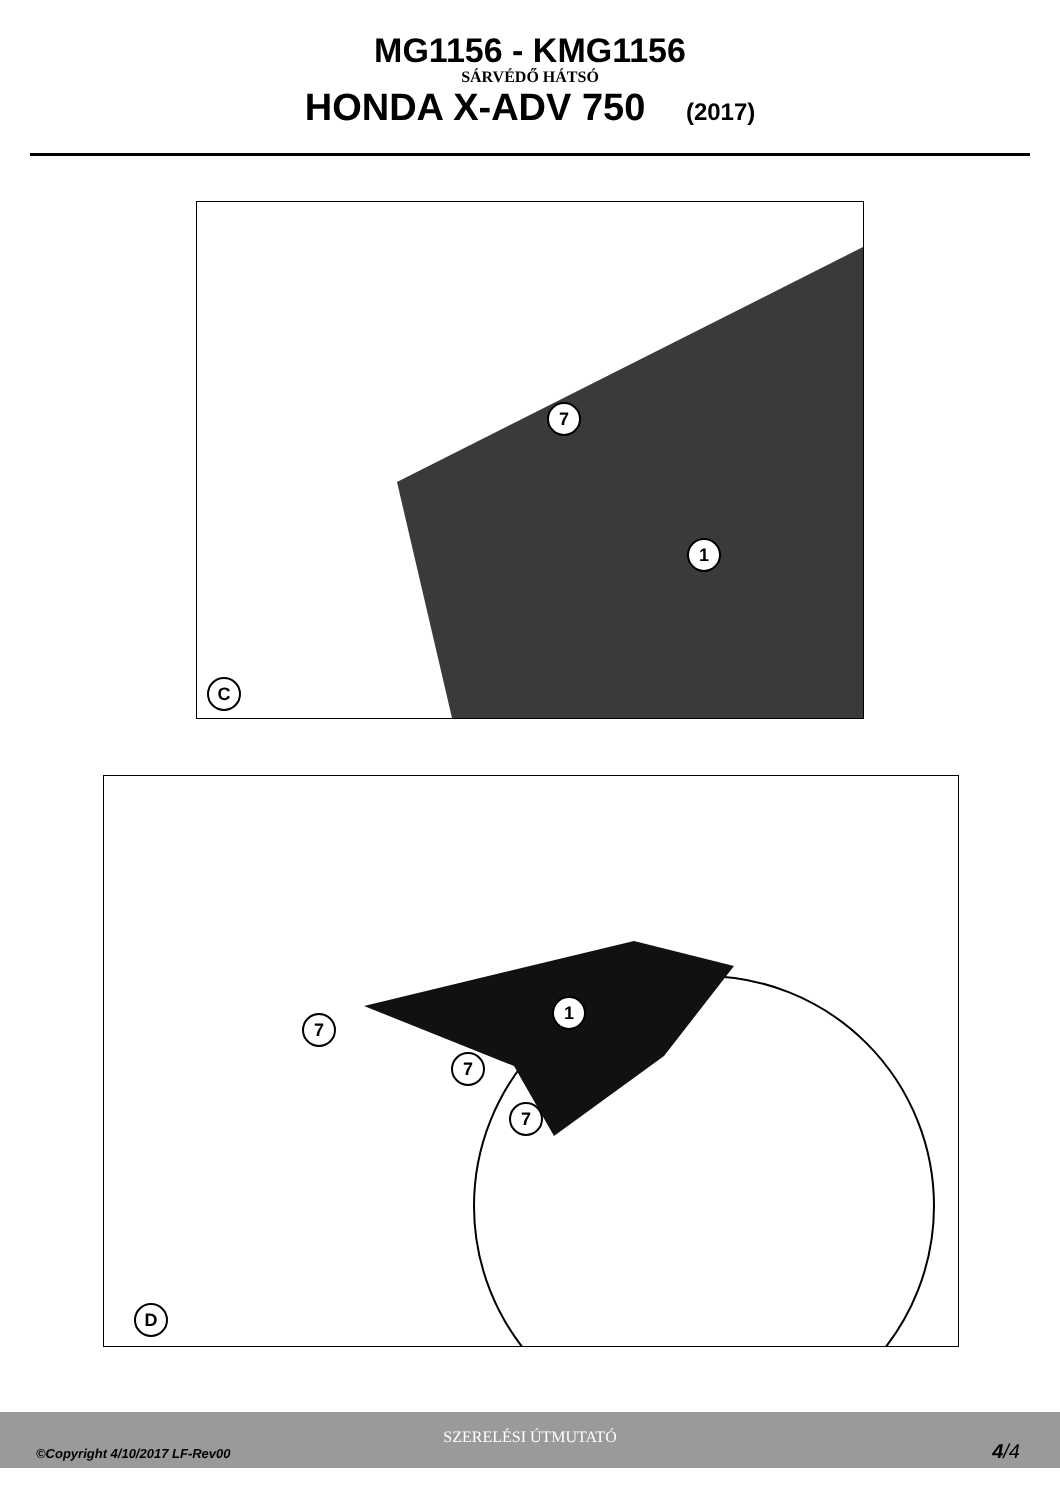MG1156 - KMG1156
SÁRVÉDŐ HÁTSÓ
HONDA X-ADV 750 (2017)
7
1
C
1
7
7
7
D
SZERELÉSI ÚTMUTATÓ
©Copyright 4/10/2017 LF-Rev00 4/4